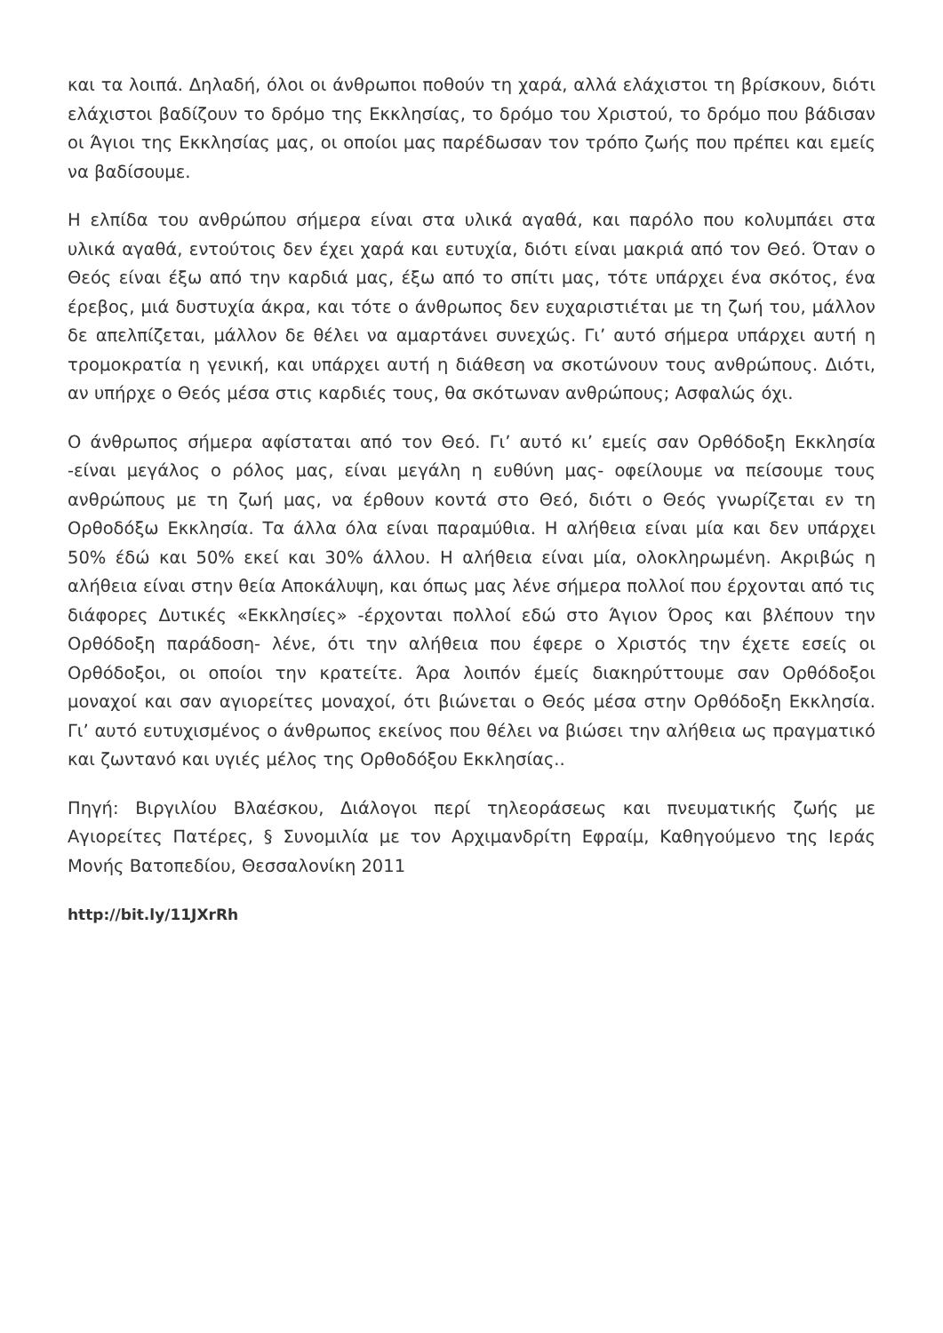και τα λοιπά. Δηλαδή, όλοι οι άνθρωποι ποθούν τη χαρά, αλλά ελάχιστοι τη βρίσκουν, διότι ελάχιστοι βαδίζουν το δρόμο της Εκκλησίας, το δρόμο του Χριστού, το δρόμο που βάδισαν οι Άγιοι της Εκκλησίας μας, οι οποίοι μας παρέδωσαν τον τρόπο ζωής που πρέπει και εμείς να βαδίσουμε.
Η ελπίδα του ανθρώπου σήμερα είναι στα υλικά αγαθά, και παρόλο που κολυμπάει στα υλικά αγαθά, εντούτοις δεν έχει χαρά και ευτυχία, διότι είναι μακριά από τον Θεό. Όταν ο Θεός είναι έξω από την καρδιά μας, έξω από το σπίτι μας, τότε υπάρχει ένα σκότος, ένα έρεβος, μιά δυστυχία άκρα, και τότε ο άνθρωπος δεν ευχαριστιέται με τη ζωή του, μάλλον δε απελπίζεται, μάλλον δε θέλει να αμαρτάνει συνεχώς. Γι’ αυτό σήμερα υπάρχει αυτή η τρομοκρατία η γενική, και υπάρχει αυτή η διάθεση να σκοτώνουν τους ανθρώπους. Διότι, αν υπήρχε ο Θεός μέσα στις καρδιές τους, θα σκότωναν ανθρώπους; Ασφαλώς όχι.
Ο άνθρωπος σήμερα αφίσταται από τον Θεό. Γι’ αυτό κι’ εμείς σαν Ορθόδοξη Εκκλησία -είναι μεγάλος ο ρόλος μας, είναι μεγάλη η ευθύνη μας- οφείλουμε να πείσουμε τους ανθρώπους με τη ζωή μας, να έρθουν κοντά στο Θεό, διότι ο Θεός γνωρίζεται εν τη Ορθοδόξω Εκκλησία. Τα άλλα όλα είναι παραμύθια. Η αλήθεια είναι μία και δεν υπάρχει 50% έδώ και 50% εκεί και 30% άλλου. Η αλήθεια είναι μία, ολοκληρωμένη. Ακριβώς η αλήθεια είναι στην θεία Αποκάλυψη, και όπως μας λένε σήμερα πολλοί που έρχονται από τις διάφορες Δυτικές «Εκκλησίες» -έρχονται πολλοί εδώ στο Άγιον Όρος και βλέπουν την Ορθόδοξη παράδοση- λένε, ότι την αλήθεια που έφερε ο Χριστός την έχετε εσείς οι Ορθόδοξοι, οι οποίοι την κρατείτε. Άρα λοιπόν έμείς διακηρύττουμε σαν Ορθόδοξοι μοναχοί και σαν αγιορείτες μοναχοί, ότι βιώνεται ο Θεός μέσα στην Ορθόδοξη Εκκλησία. Γι’ αυτό ευτυχισμένος ο άνθρωπος εκείνος που θέλει να βιώσει την αλήθεια ως πραγματικό και ζωντανό και υγιές μέλος της Ορθοδόξου Εκκλησίας..
Πηγή: Βιργιλίου Βλαέσκου, Διάλογοι περί τηλεοράσεως και πνευματικής ζωής με Αγιορείτες Πατέρες, § Συνομιλία με τον Αρχιμανδρίτη Εφραίμ, Καθηγούμενο της Ιεράς Μονής Βατοπεδίου, Θεσσαλονίκη 2011
http://bit.ly/11JXrRh